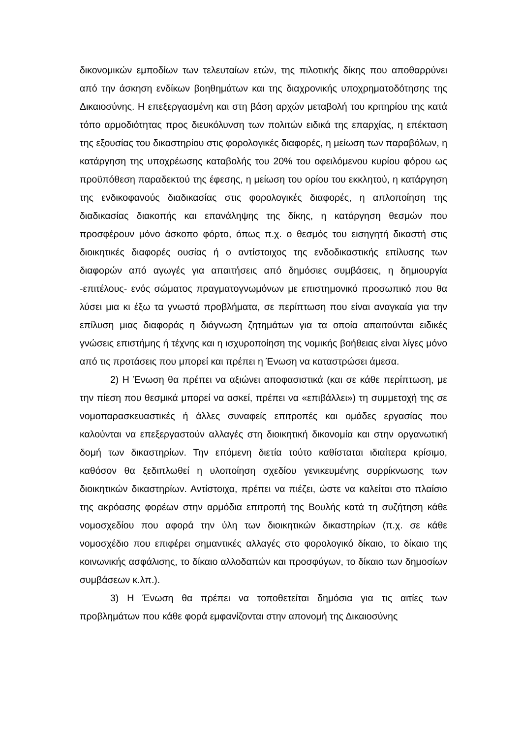δικονομικών εμποδίων των τελευταίων ετών, της πιλοτικής δίκης που αποθαρρύνει από την άσκηση ενδίκων βοηθημάτων και της διαχρονικής υποχρηματοδότησης της Δικαιοσύνης. Η επεξεργασμένη και στη βάση αρχών μεταβολή του κριτηρίου της κατά τόπο αρμοδιότητας προς διευκόλυνση των πολιτών ειδικά της επαρχίας, η επέκταση της εξουσίας του δικαστηρίου στις φορολογικές διαφορές, η μείωση των παραβόλων, η κατάργηση της υποχρέωσης καταβολής του 20% του οφειλόμενου κυρίου φόρου ως προϋπόθεση παραδεκτού της έφεσης, η μείωση του ορίου του εκκλητού, η κατάργηση της ενδικοφανούς διαδικασίας στις φορολογικές διαφορές, η απλοποίηση της διαδικασίας διακοπής και επανάληψης της δίκης, η κατάργηση θεσμών που προσφέρουν μόνο άσκοπο φόρτο, όπως π.χ. ο θεσμός του εισηγητή δικαστή στις διοικητικές διαφορές ουσίας ή ο αντίστοιχος της ενδοδικαστικής επίλυσης των διαφορών από αγωγές για απαιτήσεις από δημόσιες συμβάσεις, η δημιουργία -επιτέλους- ενός σώματος πραγματογνωμόνων με επιστημονικό προσωπικό που θα λύσει μια κι έξω τα γνωστά προβλήματα, σε περίπτωση που είναι αναγκαία για την επίλυση μιας διαφοράς η διάγνωση ζητημάτων για τα οποία απαιτούνται ειδικές γνώσεις επιστήμης ή τέχνης και η ισχυροποίηση της νομικής βοήθειας είναι λίγες μόνο από τις προτάσεις που μπορεί και πρέπει η Ένωση να καταστρώσει άμεσα.
2) Η Ένωση θα πρέπει να αξιώνει αποφασιστικά (και σε κάθε περίπτωση, με την πίεση που θεσμικά μπορεί να ασκεί, πρέπει να «επιβάλλει») τη συμμετοχή της σε νομοπαρασκευαστικές ή άλλες συναφείς επιτροπές και ομάδες εργασίας που καλούνται να επεξεργαστούν αλλαγές στη διοικητική δικονομία και στην οργανωτική δομή των δικαστηρίων. Την επόμενη διετία τούτο καθίσταται ιδιαίτερα κρίσιμο, καθόσον θα ξεδιπλωθεί η υλοποίηση σχεδίου γενικευμένης συρρίκνωσης των διοικητικών δικαστηρίων. Αντίστοιχα, πρέπει να πιέζει, ώστε να καλείται στο πλαίσιο της ακρόασης φορέων στην αρμόδια επιτροπή της Βουλής κατά τη συζήτηση κάθε νομοσχεδίου που αφορά την ύλη των διοικητικών δικαστηρίων (π.χ. σε κάθε νομοσχέδιο που επιφέρει σημαντικές αλλαγές στο φορολογικό δίκαιο, το δίκαιο της κοινωνικής ασφάλισης, το δίκαιο αλλοδαπών και προσφύγων, το δίκαιο των δημοσίων συμβάσεων κ.λπ.).
3) Η Ένωση θα πρέπει να τοποθετείται δημόσια για τις αιτίες των προβλημάτων που κάθε φορά εμφανίζονται στην απονομή της Δικαιοσύνης